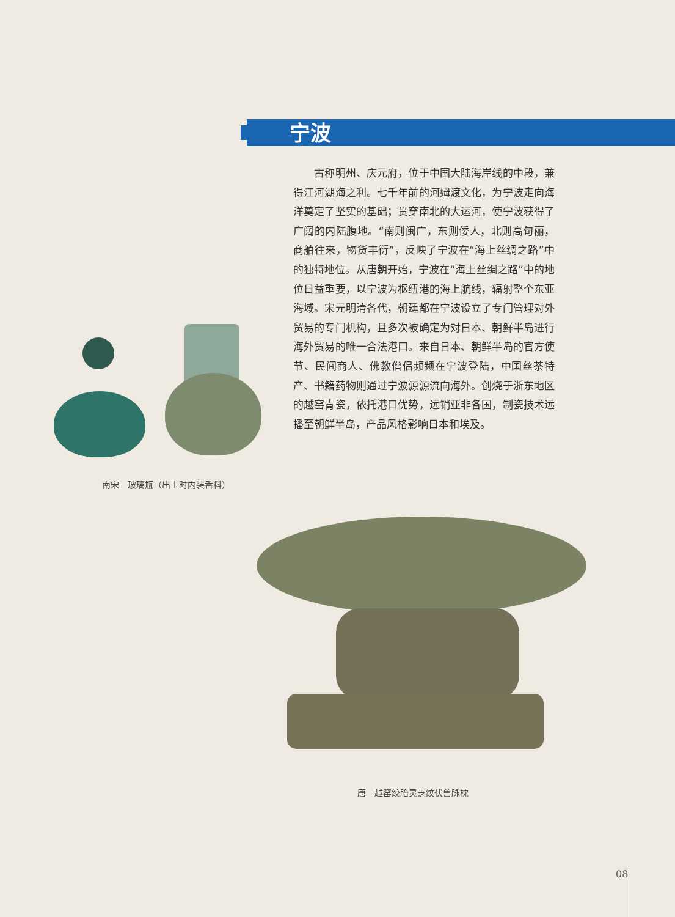宁波
　　古称明州、庆元府，位于中国大陆海岸线的中段，兼得江河湖海之利。七千年前的河姆渡文化，为宁波走向海洋奠定了坚实的基础；贯穿南北的大运河，使宁波获得了广阔的内陆腹地。“南则闽广，东则倭人，北则高句丽，商舶往来，物货丰衍”，反映了宁波在“海上丝绸之路”中的独特地位。从唐朝开始，宁波在“海上丝绸之路”中的地位日益重要，以宁波为枢纽港的海上航线，辐射整个东亚海域。宋元明清各代，朝廷都在宁波设立了专门管理对外贸易的专门机构，且多次被确定为对日本、朝鲜半岛进行海外贸易的唯一合法港口。来自日本、朝鲜半岛的官方使节、民间商人、佛教僧侣频频在宁波登陆，中国丝茶特产、书籍药物则通过宁波源源流向海外。创烧于浙东地区的越窑青瓷，依托港口优势，远销亚非各国，制瓷技术远播至朝鲜半岛，产品风格影响日本和埃及。
南宋　玻璃瓶（出土时内装香料）
唐　越窑绞胎灵芝纹伏兽脉枕
08